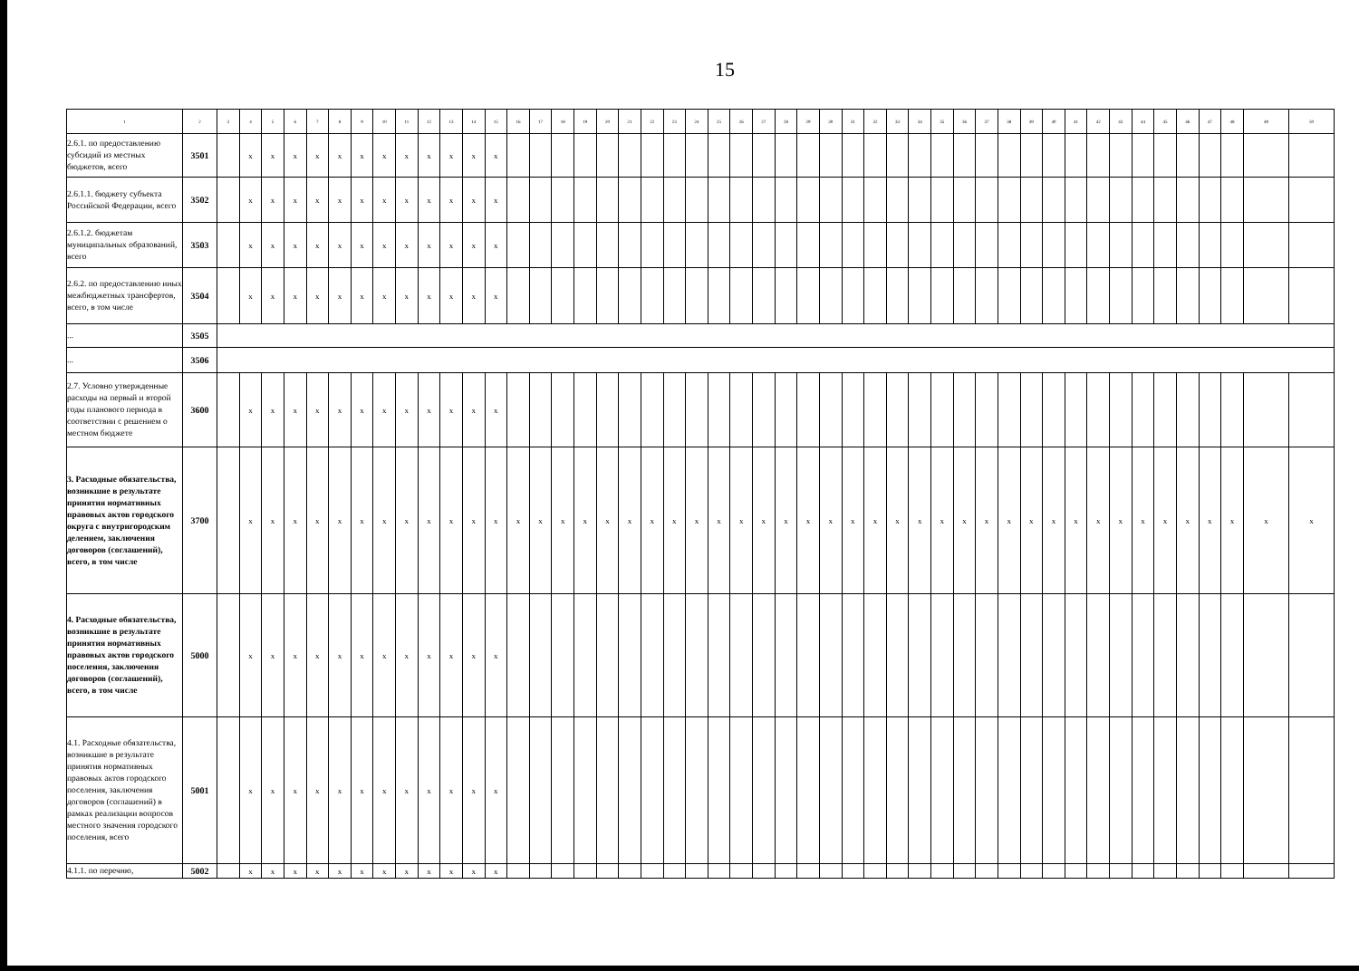15
| 1 | 2 | 3 | 4 | 5 | 6 | 7 | 8 | 9 | 10 | 11 | 12 | 13 | 14 | 15 | 16 | 17 | 18 | 19 | 20 | 21 | 22 | 23 | 24 | 25 | 26 | 27 | 28 | 29 | 30 | 31 | 32 | 33 | 34 | 35 | 36 | 37 | 38 | 39 | 40 | 41 | 42 | 43 | 44 | 45 | 46 | 47 | 48 | 49 | 50 |
| --- | --- | --- | --- | --- | --- | --- | --- | --- | --- | --- | --- | --- | --- | --- | --- | --- | --- | --- | --- | --- | --- | --- | --- | --- | --- | --- | --- | --- | --- | --- | --- | --- | --- | --- | --- | --- | --- | --- | --- | --- | --- | --- | --- | --- | --- | --- | --- | --- | --- |
| 2.6.1. по предоставлению субсидий из местных бюджетов, всего | 3501 | | x | x | x | x | x | x | x | x | x | x | x | x | | | | | | | | | | | | | | | | | | | | | | | | | | | | | | | | | | | |
| 2.6.1.1. бюджету субъекта Российской Федерации, всего | 3502 | | x | x | x | x | x | x | x | x | x | x | x | x | | | | | | | | | | | | | | | | | | | | | | | | | | | | | | | | | | | |
| 2.6.1.2. бюджетам муниципальных образований, всего | 3503 | | x | x | x | x | x | x | x | x | x | x | x | x | | | | | | | | | | | | | | | | | | | | | | | | | | | | | | | | | | | |
| 2.6.2. по предоставлению иных межбюджетных трансфертов, всего, в том числе | 3504 | | x | x | x | x | x | x | x | x | x | x | x | x | | | | | | | | | | | | | | | | | | | | | | | | | | | | | | | | | | | |
| ... | 3505 | | | | | | | | | | | | | | | | | | | | | | | | | | | | | | | | | | | | | | | | | | | | | | | | |
| ... | 3506 | | | | | | | | | | | | | | | | | | | | | | | | | | | | | | | | | | | | | | | | | | | | | | | | |
| 2.7. Условно утвержденные расходы на первый и второй годы планового периода в соответствии с решением о местном бюджете | 3600 | | x | x | x | x | x | x | x | x | x | x | x | x | | | | | | | | | | | | | | | | | | | | | | | | | | | | | | | | | | | |
| 3. Расходные обязательства, возникшие в результате принятия нормативных правовых актов городского округа с внутригородским делением, заключения договоров (соглашений), всего, в том числе | 3700 | | x | x | x | x | x | x | x | x | x | x | x | x | x | x | x | x | x | x | x | x | x | x | x | x | x | x | x | x | x | x | x | x | x | x | x | x | x | x | x | x | x | x | x | x | x | x | x |
| 4. Расходные обязательства, возникшие в результате принятия нормативных правовых актов городского поселения, заключения договоров (соглашений), всего, в том числе | 5000 | | x | x | x | x | x | x | x | x | x | x | x | x | | | | | | | | | | | | | | | | | | | | | | | | | | | | | | | | | | | |
| 4.1. Расходные обязательства, возникшие в результате принятия нормативных правовых актов городского поселения, заключения договоров (соглашений) в рамках реализации вопросов местного значения городского поселения, всего | 5001 | | x | x | x | x | x | x | x | x | x | x | x | x | | | | | | | | | | | | | | | | | | | | | | | | | | | | | | | | | | | |
| 4.1.1. по перечню, | 5002 | | x | x | x | x | x | x | x | x | x | x | x | x | | | | | | | | | | | | | | | | | | | | | | | | | | | | | | | | | | | |